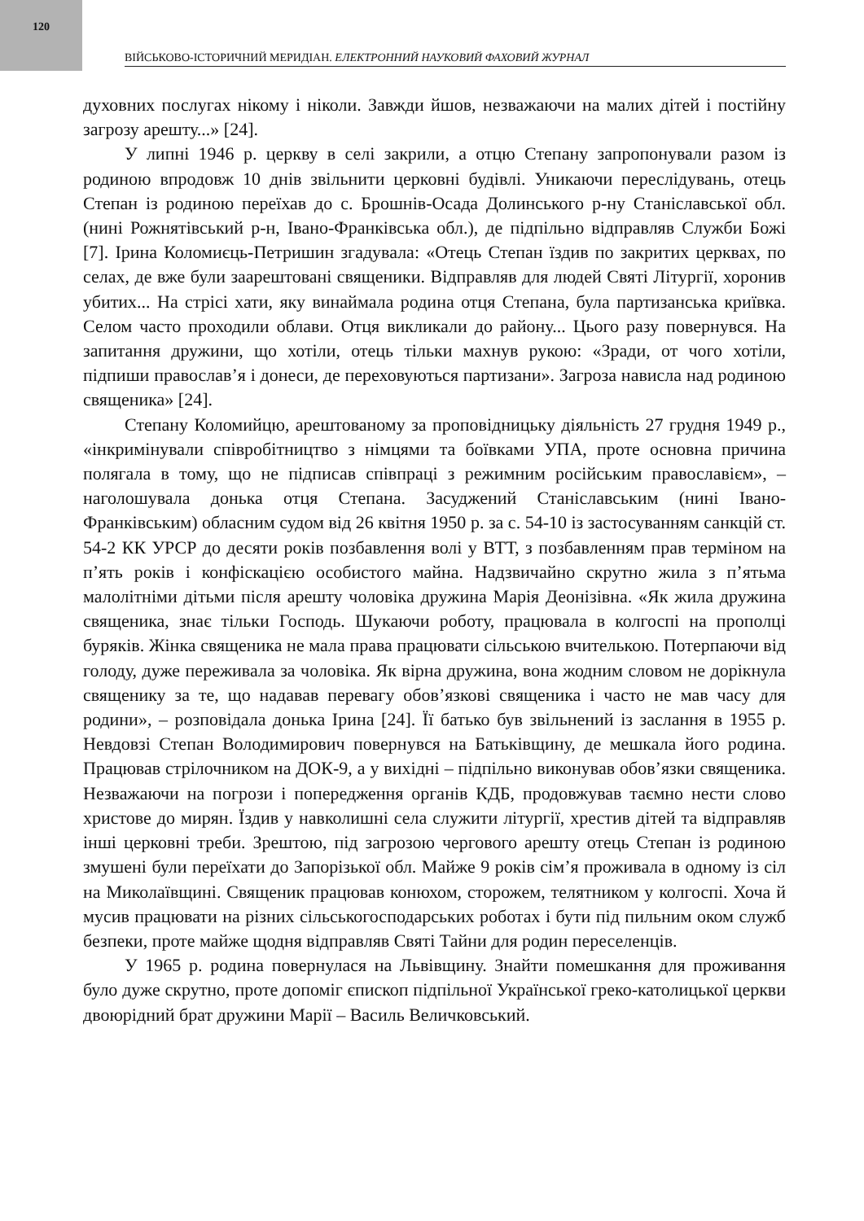120
ВІЙСЬКОВО-ІСТОРИЧНИЙ МЕРИДІАН. ЕЛЕКТРОННИЙ НАУКОВИЙ ФАХОВИЙ ЖУРНАЛ
духовних послугах нікому і ніколи. Завжди йшов, незважаючи на малих дітей і постійну загрозу арешту...» [24].
У липні 1946 р. церкву в селі закрили, а отцю Степану запропонували разом із родиною впродовж 10 днів звільнити церковні будівлі. Уникаючи переслідувань, отець Степан із родиною переїхав до с. Брошнів-Осада Долинського р-ну Станіславської обл. (нині Рожнятівський р-н, Івано-Франківська обл.), де підпільно відправляв Служби Божі [7]. Ірина Коломиєць-Петришин згадувала: «Отець Степан їздив по закритих церквах, по селах, де вже були заарештовані священики. Відправляв для людей Святі Літургії, хоронив убитих... На стрісі хати, яку винаймала родина отця Степана, була партизанська криївка. Селом часто проходили облави. Отця викликали до району... Цього разу повернувся. На запитання дружини, що хотіли, отець тільки махнув рукою: «Зради, от чого хотіли, підпиши православ’я і донеси, де переховуються партизани». Загроза нависла над родиною священика» [24].
Степану Коломийцю, арештованому за проповідницьку діяльність 27 грудня 1949 р., «інкримінували співробітництво з німцями та боївками УПА, проте основна причина полягала в тому, що не підписав співпраці з режимним російським православієм», – наголошувала донька отця Степана. Засуджений Станіславським (нині Івано-Франківським) обласним судом від 26 квітня 1950 р. за с. 54-10 із застосуванням санкцій ст. 54-2 КК УРСР до десяти років позбавлення волі у ВТТ, з позбавленням прав терміном на п’ять років і конфіскацією особистого майна. Надзвичайно скрутно жила з п’ятьма малолітніми дітьми після арешту чоловіка дружина Марія Деонізівна. «Як жила дружина священика, знає тільки Господь. Шукаючи роботу, працювала в колгоспі на прополці буряків. Жінка священика не мала права працювати сільською вчителькою. Потерпаючи від голоду, дуже переживала за чоловіка. Як вірна дружина, вона жодним словом не дорікнула священику за те, що надавав перевагу обов’язкові священика і часто не мав часу для родини», – розповідала донька Ірина [24]. Її батько був звільнений із заслання в 1955 р. Невдовзі Степан Володимирович повернувся на Батьківщину, де мешкала його родина. Працював стрілочником на ДОК-9, а у вихідні – підпільно виконував обов’язки священика. Незважаючи на погрози і попередження органів КДБ, продовжував таємно нести слово христове до мирян. Їздив у навколишні села служити літургії, хрестив дітей та відправляв інші церковні треби. Зрештою, під загрозою чергового арешту отець Степан із родиною змушені були переїхати до Запорізької обл. Майже 9 років сім’я проживала в одному із сіл на Миколаївщині. Священик працював конюхом, сторожем, телятником у колгоспі. Хоча й мусив працювати на різних сільськогосподарських роботах і бути під пильним оком служб безпеки, проте майже щодня відправляв Святі Тайни для родин переселенців.
У 1965 р. родина повернулася на Львівщину. Знайти помешкання для проживання було дуже скрутно, проте допоміг єпископ підпільної Української греко-католицької церкви двоюрідний брат дружини Марії – Василь Величковський.